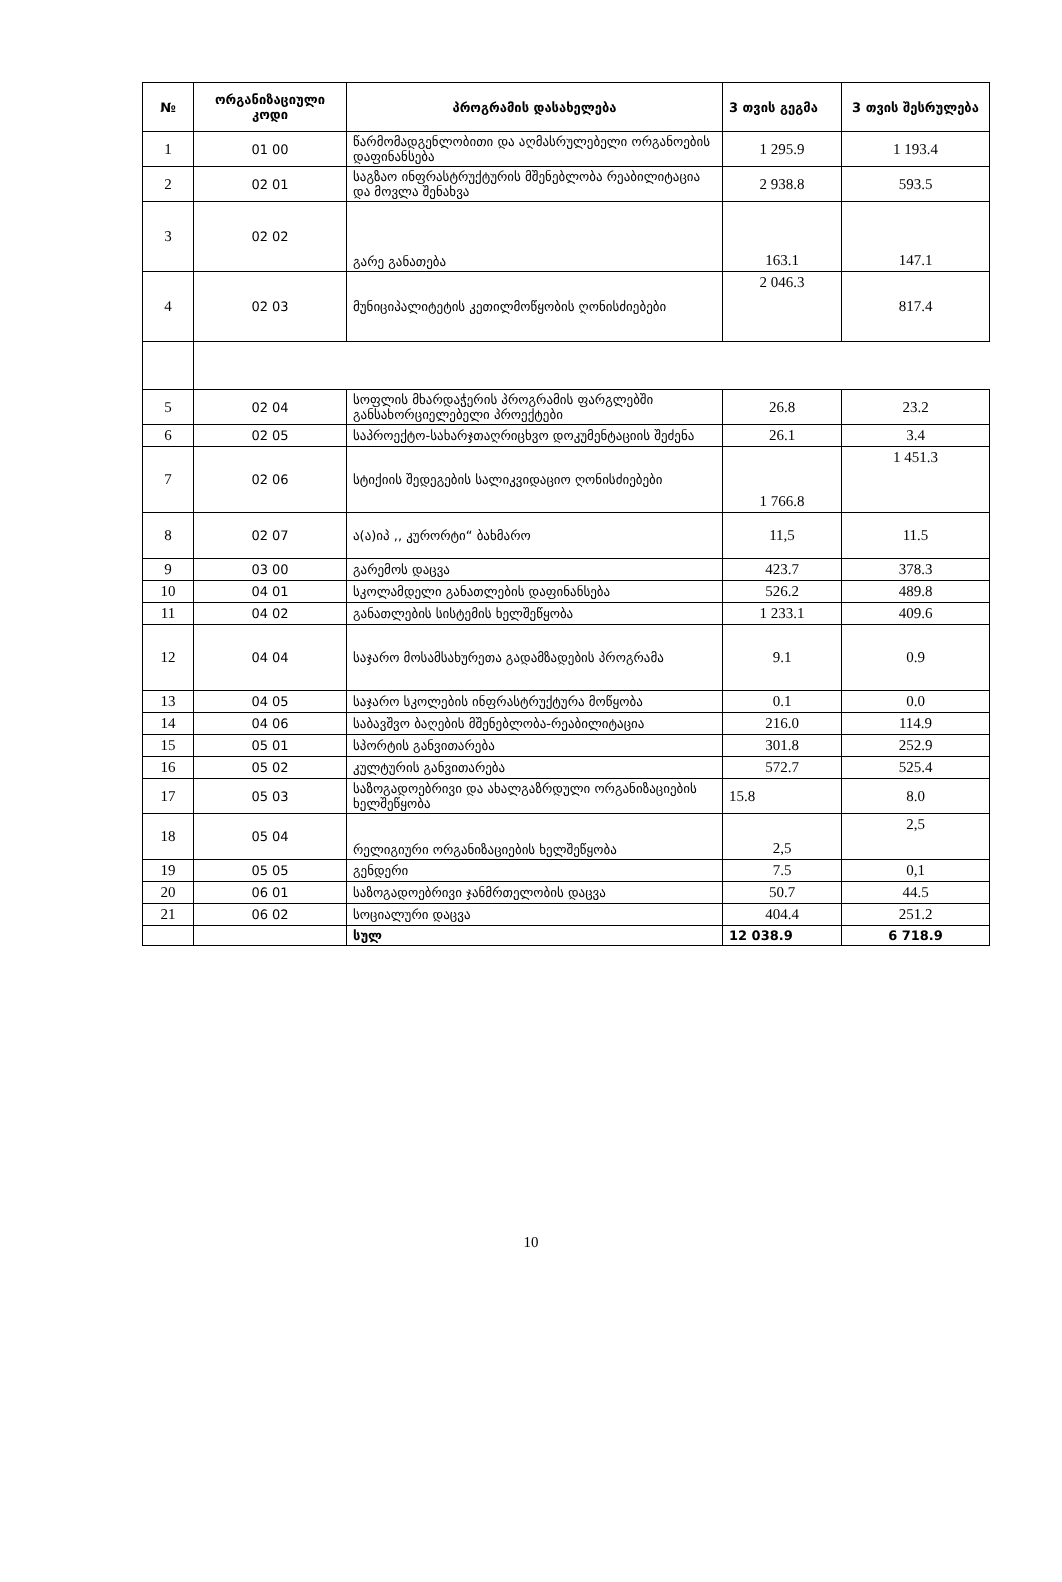| № | ორგანიზაციული კოდი | პროგრამის დასახელება | 3 თვის გეგმა | 3 თვის შესრულება |
| --- | --- | --- | --- | --- |
| 1 | 01 00 | წარმომადგენლობითი და აღმასრულებელი ორგანოების დაფინანსება | 1 295.9 | 1 193.4 |
| 2 | 02 01 | საგზაო ინფრასტრუქტურის მშენებლობა რეაბილიტაცია და მოვლა შენახვა | 2 938.8 | 593.5 |
| 3 | 02 02 | გარე განათება | 163.1 | 147.1 |
| 4 | 02 03 | მუნიციპალიტეტის კეთილმოწყობის ღონისძიებები | 2 046.3 | 817.4 |
| 5 | 02 04 | სოფლის მხარდაჭერის პროგრამის ფარგლებში განსახორციელებელი პროექტები | 26.8 | 23.2 |
| 6 | 02 05 | საპროექტო-სახარჯთაღრიცხვო დოკუმენტაციის შეძენა | 26.1 | 3.4 |
| 7 | 02 06 | სტიქიის შედეგების სალიკვიდაციო ღონისძიებები | 1 766.8 | 1 451.3 |
| 8 | 02 07 | ა(ა)იპ ,, კურორტი“ ბახმარო | 11,5 | 11.5 |
| 9 | 03 00 | გარემოს დაცვა | 423.7 | 378.3 |
| 10 | 04 01 | სკოლამდელი განათლების დაფინანსება | 526.2 | 489.8 |
| 11 | 04 02 | განათლების სისტემის ხელშეწყობა | 1 233.1 | 409.6 |
| 12 | 04 04 | საჯარო მოსამსახურეთა გადამზადების პროგრამა | 9.1 | 0.9 |
| 13 | 04 05 | საჯარო სკოლების ინფრასტრუქტურა მოწყობა | 0.1 | 0.0 |
| 14 | 04 06 | საბავშვო ბაღების მშენებლობა-რეაბილიტაცია | 216.0 | 114.9 |
| 15 | 05 01 | სპორტის განვითარება | 301.8 | 252.9 |
| 16 | 05 02 | კულტურის განვითარება | 572.7 | 525.4 |
| 17 | 05 03 | საზოგადოებრივი და ახალგაზრდული ორგანიზაციების ხელშეწყობა | 15.8 | 8.0 |
| 18 | 05 04 | რელიგიური ორგანიზაციების ხელშეწყობა | 2,5 | 2,5 |
| 19 | 05 05 | გენდერი | 7.5 | 0,1 |
| 20 | 06 01 | საზოგადოებრივი ჯანმრთელობის დაცვა | 50.7 | 44.5 |
| 21 | 06 02 | სოციალური დაცვა | 404.4 | 251.2 |
| | | სულ | 12 038.9 | 6 718.9 |
10